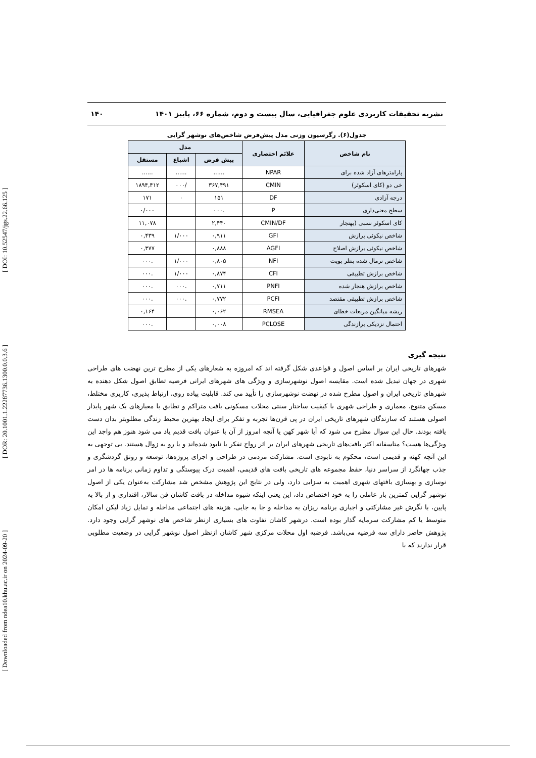[ Downloaded from ndea10.khu.ac.ir on 2024-09-20 ] [ DOR: 20.1001.1.22287736.1300.0.0.3.6 ] [ DOI: 10.52547/jgs.22.66.125 ]
نشریه تحقیقات کاربردی علوم جغرافیایی، سال بیست و دوم، شماره ۶۶، پاییز ۱۴۰۱ ۱۴۰
جدول(۶). رگرسیون وزنی مدل پیش‌فرض شاخص‌های نوشهر گرایی
| نام شاخص | علائم اختصاری | مدل | | |
| --- | --- | --- | --- | --- |
| | | پیش فرض | اشباع | مستقل |
| پارامترهای آزاد شده برای | NPAR | ...... | ...... | ...... |
| خی دو (کای اسکوئر) | CMIN | ۳۶۷,۴۹۱ | /۰۰۰ | ۱۸۹۴,۴۱۲ |
| درجه آزادی | DF | ۱۵۱ | ۰ | ۱۷۱ |
| سطح معنی‌داری | P | .۰۰۰ | | ۰/۰۰۰ |
| کای اسکوئر نسبی (بهنجار | CMIN/DF | ۲,۴۴۰ | | ۱۱,۰۷۸ |
| شاخص نیکوئی برازش | GFI | ۰,۹۱۱ | ۱/۰۰۰ | ۰,۴۳۹ |
| شاخص نیکوئی برازش اصلاح | AGFI | ۰,۸۸۸ | | ۰,۳۷۷ |
| شاخص نرمال شده بنتلر بویت | NFI | ۰,۸۰۵ | ۱/۰۰۰ | .۰۰۰ |
| شاخص برازش تطبیقی | CFI | ۰,۸۷۴ | ۱/۰۰۰ | .۰۰۰ |
| شاخص برازش هنجار شده | PNFI | ۰,۷۱۱ | .۰۰۰ | .۰۰۰ |
| شاخص برازش تطبیقی مقتصد | PCFI | ۰,۷۷۲ | .۰۰۰ | .۰۰۰ |
| ریشه میانگین مربعات خطای | RMSEA | ۰,۰۶۲ | | ۰,۱۶۴ |
| احتمال نزدیکی برازندگی | PCLOSE | ۰,۰۰۸ | | .۰۰۰ |
نتیجه گیری
شهرهای تاریخی ایران بر اساس اصول و قواعدی شکل گرفته اند که امروزه به شعارهای یکی از مطرح ترین نهضت های طراحی شهری در جهان تبدیل شده است. مقایسه اصول نوشهرسازی و ویژگی های شهرهای ایرانی فرضیه تطابق اصول شکل دهنده به شهرهای تاریخی ایران و اصول مطرح شده در نهضت نوشهرسازی را تأیید می کند. قابلیت پیاده روی، ارتباط پذیری، کاربری مختلط، مسکن متنوع، معماری و طراحی شهری با کیفیت ساختار سنتی محلات مسکونی بافت متراکم و تطابق با معیارهای یک شهر پایدار اصولی هستند که سازندگان شهرهای تاریخی ایران در پی قرن‌ها تجربه و تفکر برای ایجاد بهترین محیط زندگی مطلوبتر بدان دست یافته بودند. حال این سوال مطرح می شود که آیا شهر کهن یا آنچه امروز از آن با عنوان بافت قدیم یاد می شود هنوز هم واجد این ویژگی‌ها هست؟ متاسفانه اکثر بافت‌های تاریخی شهرهای ایران بر اثر رواج تفکر یا نابود شده‌اند و یا رو به زوال هستند. بی توجهی به این آنچه کهنه و قدیمی است، محکوم به نابودی است. مشارکت مردمی در طراحی و اجرای پروژه‌ها، توسعه و رونق گردشگری و جذب جهانگرد از سراسر دنیا، حفظ مجموعه های تاریخی بافت های قدیمی، اهمیت درک پیوستگی و تداوم زمانی برنامه ها در امر نوسازی و بهسازی بافتهای شهری اهمیت به سزایی دارد، ولی در نتایج این پژوهش مشخص شد مشارکت به‌عنوان یکی از اصول نوشهر گرایی کمترین بار عاملی را به خود اختصاص داد، این یعنی اینکه شیوه مداخله در بافت کاشان فن سالار، اقتداری و از بالا به پایین، با نگرش غیر مشارکتی و اجباری برنامه ریزان به مداخله و جا به جایی، هزینه های اجتماعی مداخله و تمایل زیاد لیکن امکان متوسط یا کم مشارکت سرمایه گذار بوده است. درشهر کاشان تفاوت های بسیاری ازنظر شاخص های نوشهر گرایی وجود دارد. پژوهش حاضر دارای سه فرضیه می‌باشد. فرضیه اول محلات مرکزی شهر کاشان ازنظر اصول نوشهر گرایی در وضعیت مطلوبی قرار ندارند که با